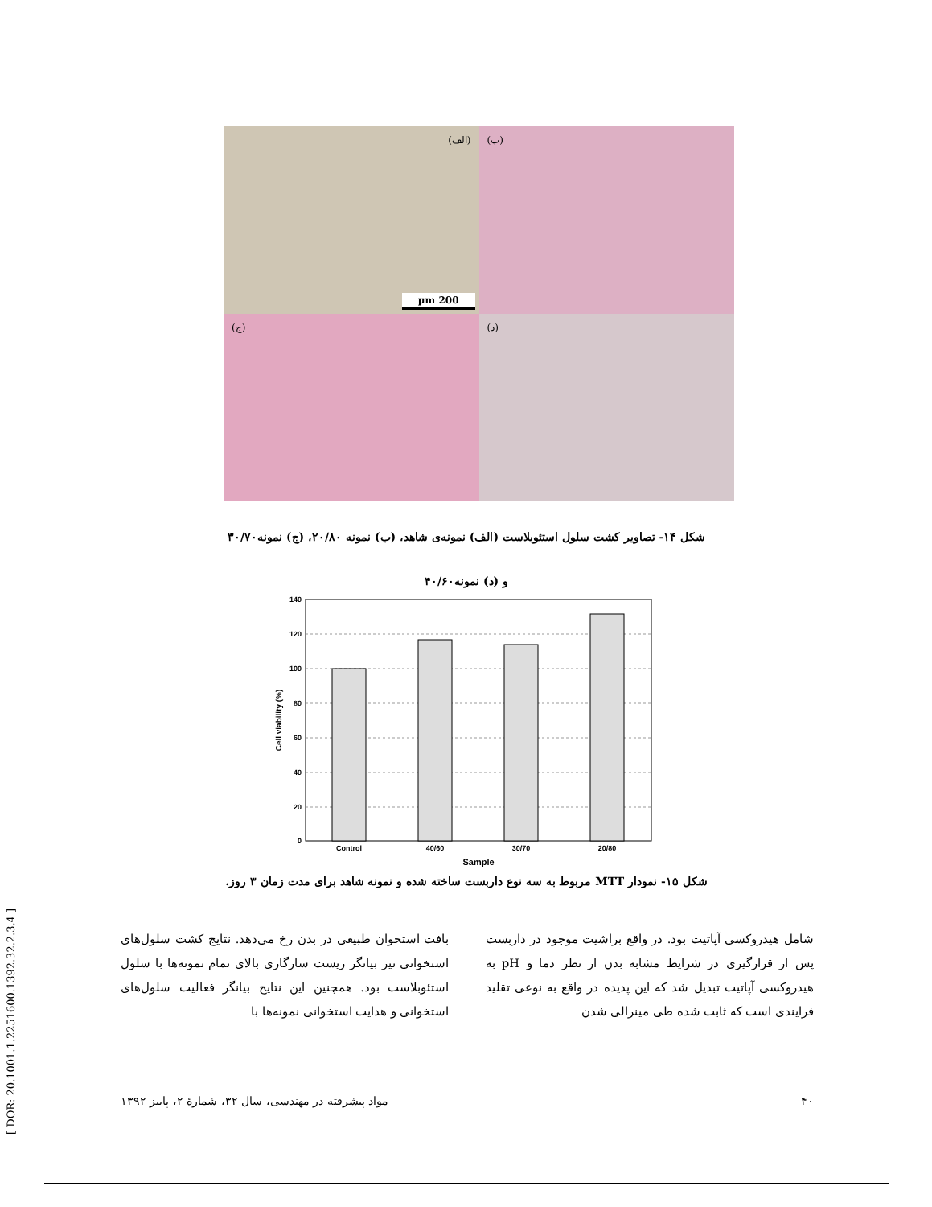[ DOR: 20.1001.1.2251600.1392.32.2.3.4 ]
(الف)
200 µm
(ب)
(ج)
(د)
شکل ۱۴- تصاویر کشت سلول استئوبلاست (الف) نمونه‌ی شاهد، (ب) نمونه ۲۰/۸۰، (ج) نمونه۳۰/۷۰
و (د) نمونه۴۰/۶۰
140
120
100
80
60
40
20
0
Control
40/60
30/70
20/80
Sample
Cell viability (%)
شکل ۱۵- نمودار MTT مربوط به سه نوع داربست ساخته شده و نمونه شاهد برای مدت زمان ۳ روز.
شامل هیدروکسی آپاتیت بود. در واقع براشیت موجود در داربست پس از قرارگیری در شرایط مشابه بدن از نظر دما و pH به هیدروکسی آپاتیت تبدیل شد که این پدیده در واقع به نوعی تقلید فرایندی است که ثابت شده طی مینرالی شدن
بافت استخوان طبیعی در بدن رخ می‌دهد. نتایج کشت سلول‌های استخوانی نیز بیانگر زیست سازگاری بالای تمام نمونه‌ها با سلول استئوبلاست بود. همچنین این نتایج بیانگر فعالیت سلول‌های استخوانی و هدایت استخوانی نمونه‌ها با
۴۰ مواد پیشرفته در مهندسی، سال ۳۲، شمارهٔ ۲، پاییز ۱۳۹۲